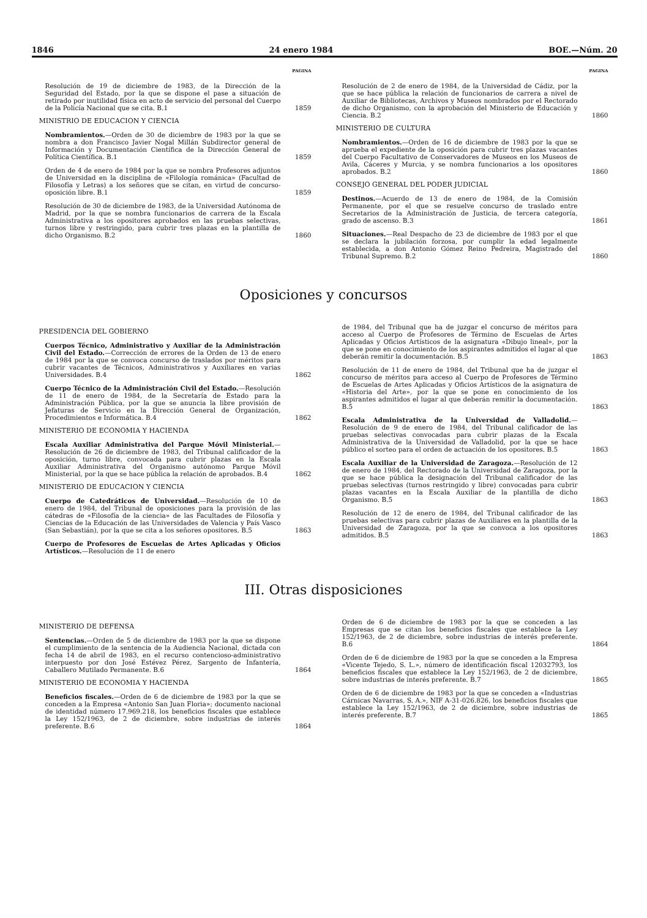1846 24 enero 1984 BOE.—Núm. 20
PAGINA
Resolución de 19 de diciembre de 1983, de la Dirección de la Seguridad del Estado, por la que se dispone el pase a situación de retirado por inutilidad física en acto de servicio del personal del Cuerpo de la Policía Nacional que se cita. B.1
1859
MINISTRIO DE EDUCACION Y CIENCIA
Nombramientos.—Orden de 30 de diciembre de 1983 por la que se nombra a don Francisco Javier Nogal Millán Subdirector general de Información y Documentación Científica de la Dirección General de Política Científica. B.1
1859
Orden de 4 de enero de 1984 por la que se nombra Profesores adjuntos de Universidad en la disciplina de «Filología románica» (Facultad de Filosofía y Letras) a los señores que se citan, en virtud de concurso-oposición libre. B.1
1859
Resolución de 30 de diciembre de 1983, de la Universidad Autónoma de Madrid, por la que se nombra funcionarios de carrera de la Escala Administrativa a los opositores aprobados en las pruebas selectivas, turnos libre y restringido, para cubrir tres plazas en la plantilla de dicho Organismo. B.2
1860
PAGINA
Resolución de 2 de enero de 1984, de la Universidad de Cádiz, por la que se hace pública la relación de funcionarios de carrera a nivel de Auxiliar de Bibliotecas, Archivos y Museos nombrados por el Rectorado de dicho Organismo, con la aprobación del Ministerio de Educación y Ciencia. B.2
1860
MINISTERIO DE CULTURA
Nombramientos.—Orden de 16 de diciembre de 1983 por la que se aprueba el expediente de la oposición para cubrir tres plazas vacantes del Cuerpo Facultativo de Conservadores de Museos en los Museos de Avila, Cáceres y Murcia, y se nombra funcionarios a los opositores aprobados. B.2
1860
CONSEJO GENERAL DEL PODER JUDICIAL
Destinos.—Acuerdo de 13 de enero de 1984, de la Comisión Permanente, por el que se resuelve concurso de traslado entre Secretarios de la Administración de Justicia, de tercera categoría, grado de ascenso. B.3
1861
Situaciones.—Real Despacho de 23 de diciembre de 1983 por el que se declara la jubilación forzosa, por cumplir la edad legalmente establecida, a don Antonio Gómez Reino Pedreira, Magistrado del Tribunal Supremo. B.2
1860
Oposiciones y concursos
PRESIDENCIA DEL GOBIERNO
Cuerpos Técnico, Administrativo y Auxiliar de la Administración Civil del Estado.—Corrección de errores de la Orden de 13 de enero de 1984 por la que se convoca concurso de traslados por méritos para cubrir vacantes de Técnicos, Administrativos y Auxiliares en varias Universidades. B.4
1862
Cuerpo Técnico de la Administración Civil del Estado.—Resolución de 11 de enero de 1984, de la Secretaría de Estado para la Administración Pública, por la que se anuncia la libre provisión de Jefaturas de Servicio en la Dirección General de Organización, Procedimientos e Informática. B.4
1862
MINISTERIO DE ECONOMIA Y HACIENDA
Escala Auxiliar Administrativa del Parque Móvil Ministerial.—Resolución de 26 de diciembre de 1983, del Tribunal calificador de la oposición, turno libre, convocada para cubrir plazas en la Escala Auxiliar Administrativa del Organismo autónomo Parque Móvil Ministerial, por la que se hace pública la relación de aprobados. B.4
1862
MINISTERIO DE EDUCACION Y CIENCIA
Cuerpo de Catedráticos de Universidad.—Resolución de 10 de enero de 1984, del Tribunal de oposiciones para la provisión de las cátedras de «Filosofía de la ciencia» de las Facultades de Filosofía y Ciencias de la Educación de las Universidades de Valencia y País Vasco (San Sebastián), por la que se cita a los señores opositores. B.5
1863
Cuerpo de Profesores de Escuelas de Artes Aplicadas y Oficios Artísticos.—Resolución de 11 de enero
de 1984, del Tribunal que ha de juzgar el concurso de méritos para acceso al Cuerpo de Profesores de Término de Escuelas de Artes Aplicadas y Oficios Artísticos de la asignatura «Dibujo lineal», por la que se pone en conocimiento de los aspirantes admitidos el lugar al que deberán remitir la documentación. B.5
1863
Resolución de 11 de enero de 1984, del Tribunal que ha de juzgar el concurso de méritos para acceso al Cuerpo de Profesores de Término de Escuelas de Artes Aplicadas y Oficios Artísticos de la asignatura de «Historia del Arte», por la que se pone en conocimiento de los aspirantes admitidos el lugar al que deberán remitir la documentación. B.5
1863
Escala Administrativa de la Universidad de Valladolid.—Resolución de 9 de enero de 1984, del Tribunal calificador de las pruebas selectivas convocadas para cubrir plazas de la Escala Administrativa de la Universidad de Valladolid, por la que se hace público el sorteo para el orden de actuación de los opositores. B.5
1863
Escala Auxiliar de la Universidad de Zaragoza.—Resolución de 12 de enero de 1984, del Rectorado de la Universidad de Zaragoza, por la que se hace pública la designación del Tribunal calificador de las pruebas selectivas (turnos restringido y libre) convocadas para cubrir plazas vacantes en la Escala Auxiliar de la plantilla de dicho Organismo. B.5
1863
Resolución de 12 de enero de 1984, del Tribunal calificador de las pruebas selectivas para cubrir plazas de Auxiliares en la plantilla de la Universidad de Zaragoza, por la que se convoca a los opositores admitidos. B.5
1863
III. Otras disposiciones
MINISTERIO DE DEFENSA
Sentencias.—Orden de 5 de diciembre de 1983 por la que se dispone el cumplimiento de la sentencia de la Audiencia Nacional, dictada con fecha 14 de abril de 1983, en el recurso contencioso-administrativo interpuesto por don José Estévez Pérez, Sargento de Infantería, Caballero Mutilado Permanente. B.6
1864
MINISTERIO DE ECONOMIA Y HACIENDA
Beneficios fiscales.—Orden de 6 de diciembre de 1983 por la que se conceden a la Empresa «Antonio San Juan Floria»; documento nacional de identidad número 17.969.218, los beneficios fiscales que establece la Ley 152/1963, de 2 de diciembre, sobre industrias de interés preferente. B.6
1864
Orden de 6 de diciembre de 1983 por la que se conceden a las Empresas que se citan los beneficios fiscales que establece la Ley 152/1963, de 2 de diciembre, sobre industrias de interés preferente. B.6
1864
Orden de 6 de diciembre de 1983 por la que se conceden a la Empresa «Vicente Tejedo, S. L.», número de identificación fiscal 12032793, los beneficios fiscales que establece la Ley 152/1963, de 2 de diciembre, sobre industrias de interés preferente. B.7
1865
Orden de 6 de diciembre de 1983 por la que se conceden a «Industrias Cárnicas Navarras, S. A.», NIF A-31-026.826, los beneficios fiscales que establece la Ley 152/1963, de 2 de diciembre, sobre industrias de interés preferente. B.7
1865